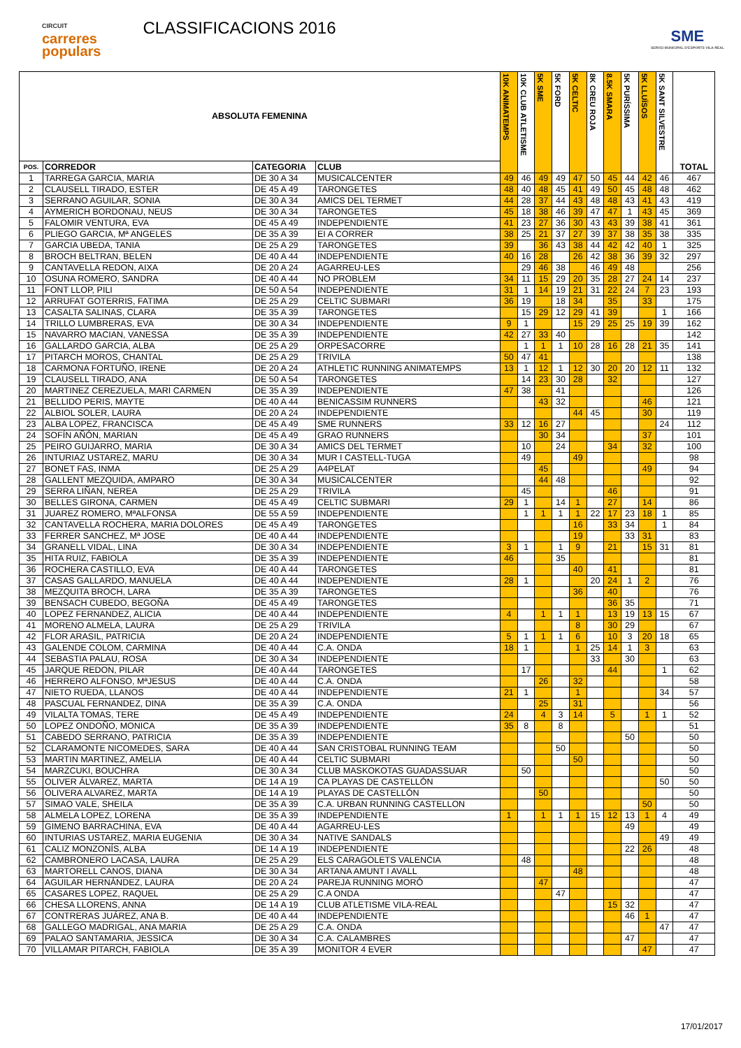CIRCUIT
carreres
populars
CLASSIFICACIONS 2016
SME
SERVEI MUNICIPAL D'ESPORTS VILA-REAL
| ABSOLUTA FEMENINA | | | | 10K ANIMATEMPS | 10K CLUB ATLETISME | 5K SME | 5K FORD | 5K CELTIC | 8K CREU ROJA | 8.5K SMARA | 5K PURÍSSIMA | 5K LLUÏSOS | 5K SANT SILVESTRE | TOTAL |
| --- | --- | --- | --- | --- | --- | --- | --- | --- | --- | --- | --- | --- | --- | --- |
| POS. | CORREDOR | CATEGORIA | CLUB | | | | | | | | | | | |
| 1 | TARREGA GARCIA, MARIA | DE 30 A 34 | MUSICALCENTER | 49 | 46 | 49 | 49 | 47 | 50 | 45 | 44 | 42 | 46 | 467 |
| 2 | CLAUSELL TIRADO, ESTER | DE 45 A 49 | TARONGETES | 48 | 40 | 48 | 45 | 41 | 49 | 50 | 45 | 48 | 48 | 462 |
| 3 | SERRANO AGUILAR, SONIA | DE 30 A 34 | AMICS DEL TERMET | 44 | 28 | 37 | 44 | 43 | 48 | 48 | 43 | 41 | 43 | 419 |
| 4 | AYMERICH BORDONAU, NEUS | DE 30 A 34 | TARONGETES | 45 | 18 | 38 | 46 | 39 | 47 | 47 | 1 | 43 | 45 | 369 |
| 5 | FALOMIR VENTURA, EVA | DE 45 A 49 | INDEPENDIENTE | 41 | 23 | 27 | 36 | 30 | 43 | 43 | 39 | 38 | 41 | 361 |
| 6 | PLIEGO GARCIA, Mª ANGELES | DE 35 A 39 | EI A CORRER | 38 | 25 | 21 | 37 | 27 | 39 | 37 | 38 | 35 | 38 | 335 |
| 7 | GARCIA UBEDA, TANIA | DE 25 A 29 | TARONGETES | 39 | | 36 | 43 | 38 | 44 | 42 | 42 | 40 | 1 | 325 |
| 8 | BROCH BELTRAN, BELEN | DE 40 A 44 | INDEPENDIENTE | 40 | 16 | 28 | | 26 | 42 | 38 | 36 | 39 | 32 | 297 |
| 9 | CANTAVELLA REDON, AIXA | DE 20 A 24 | AGARREU-LES | | 29 | 46 | 38 | | 46 | 49 | 48 | | | 256 |
| 10 | OSUNA ROMERO, SANDRA | DE 40 A 44 | NO PROBLEM | 34 | 11 | 15 | 29 | 20 | 35 | 28 | 27 | 24 | 14 | 237 |
| 11 | FONT LLOP, PILI | DE 50 A 54 | INDEPENDIENTE | 31 | 1 | 14 | 19 | 21 | 31 | 22 | 24 | 7 | 23 | 193 |
| 12 | ARRUFAT GOTERRIS, FATIMA | DE 25 A 29 | CELTIC SUBMARI | 36 | 19 | | 18 | 34 | | 35 | | 33 | | 175 |
| 13 | CASALTA SALINAS, CLARA | DE 35 A 39 | TARONGETES | | 15 | 29 | 12 | 29 | 41 | 39 | | | 1 | 166 |
| 14 | TRILLO LUMBRERAS, EVA | DE 30 A 34 | INDEPENDIENTE | 9 | 1 | | | 15 | 29 | 25 | 25 | 19 | 39 | 162 |
| 15 | NAVARRO MACIAN, VANESSA | DE 35 A 39 | INDEPENDIENTE | 42 | 27 | 33 | 40 | | | | | | | 142 |
| 16 | GALLARDO GARCIA, ALBA | DE 25 A 29 | ORPESACORRE | | 1 | 1 | 1 | 10 | 28 | 16 | 28 | 21 | 35 | 141 |
| 17 | PITARCH MOROS, CHANTAL | DE 25 A 29 | TRIVILA | 50 | 47 | 41 | | | | | | | | 138 |
| 18 | CARMONA FORTUÑO, IRENE | DE 20 A 24 | ATHLETIC RUNNING ANIMATEMPS | 13 | 1 | 12 | 1 | 12 | 30 | 20 | 20 | 12 | 11 | 132 |
| 19 | CLAUSELL TIRADO, ANA | DE 50 A 54 | TARONGETES | | 14 | 23 | 30 | 28 | | 32 | | | | 127 |
| 20 | MARTINEZ CEREZUELA, MARI CARMEN | DE 35 A 39 | INDEPENDIENTE | 47 | 38 | | 41 | | | | | | | 126 |
| 21 | BELLIDO PERIS, MAYTE | DE 40 A 44 | BENICASSIM RUNNERS | | | 43 | 32 | | | | | 46 | | 121 |
| 22 | ALBIOL SOLER, LAURA | DE 20 A 24 | INDEPENDIENTE | | | | | 44 | 45 | | | 30 | | 119 |
| 23 | ALBA LOPEZ, FRANCISCA | DE 45 A 49 | SME RUNNERS | 33 | 12 | 16 | 27 | | | | | | 24 | 112 |
| 24 | SOFÍN AÑÓN, MARIAN | DE 45 A 49 | GRAO RUNNERS | | | 30 | 34 | | | | | 37 | | 101 |
| 25 | PEIRO GUIJARRO, MARIA | DE 30 A 34 | AMICS DEL TERMET | | 10 | | 24 | | | 34 | | 32 | | 100 |
| 26 | INTURIAZ USTAREZ, MARU | DE 30 A 34 | MUR I CASTELL-TUGA | | 49 | | | 49 | | | | | | 98 |
| 27 | BONET FAS, INMA | DE 25 A 29 | A4PELAT | | | 45 | | | | | | 49 | | 94 |
| 28 | GALLENT MEZQUIDA, AMPARO | DE 30 A 34 | MUSICALCENTER | | | 44 | 48 | | | | | | | 92 |
| 29 | SERRA LIÑAN, NEREA | DE 25 A 29 | TRIVILA | | 45 | | | | | 46 | | | | 91 |
| 30 | BELLES GIRONA, CARMEN | DE 45 A 49 | CELTIC SUBMARI | 29 | 1 | | 14 | 1 | | 27 | | 14 | | 86 |
| 31 | JUAREZ ROMERO, MªALFONSA | DE 55 A 59 | INDEPENDIENTE | | 1 | 1 | 1 | 1 | 22 | 17 | 23 | 18 | 1 | 85 |
| 32 | CANTAVELLA ROCHERA, MARIA DOLORES | DE 45 A 49 | TARONGETES | | | | | 16 | | 33 | 34 | | 1 | 84 |
| 33 | FERRER SANCHEZ, Mª JOSE | DE 40 A 44 | INDEPENDIENTE | | | | | 19 | | | 33 | 31 | | 83 |
| 34 | GRANELL VIDAL, LINA | DE 30 A 34 | INDEPENDIENTE | 3 | 1 | | 1 | 9 | | 21 | | 15 | 31 | 81 |
| 35 | HITA RUIZ, FABIOLA | DE 35 A 39 | INDEPENDIENTE | 46 | | | 35 | | | | | | | 81 |
| 36 | ROCHERA CASTILLO, EVA | DE 40 A 44 | TARONGETES | | | | | 40 | | 41 | | | | 81 |
| 37 | CASAS GALLARDO, MANUELA | DE 40 A 44 | INDEPENDIENTE | 28 | 1 | | | | 20 | 24 | 1 | 2 | | 76 |
| 38 | MEZQUITA BROCH, LARA | DE 35 A 39 | TARONGETES | | | | | 36 | | 40 | | | | 76 |
| 39 | BENSACH CUBEDO, BEGOÑA | DE 45 A 49 | TARONGETES | | | | | | | 36 | 35 | | | 71 |
| 40 | LOPEZ FERNANDEZ, ALICIA | DE 40 A 44 | INDEPENDIENTE | 4 | | 1 | 1 | 1 | | 13 | 19 | 13 | 15 | 67 |
| 41 | MORENO ALMELA, LAURA | DE 25 A 29 | TRIVILA | | | | | 8 | | 30 | 29 | | | 67 |
| 42 | FLOR ARASIL, PATRICIA | DE 20 A 24 | INDEPENDIENTE | 5 | 1 | 1 | 1 | 6 | | 10 | 3 | 20 | 18 | 65 |
| 43 | GALENDE COLOM, CARMINA | DE 40 A 44 | C.A. ONDA | 18 | 1 | | | 1 | 25 | 14 | 1 | 3 | | 63 |
| 44 | SEBASTIA PALAU, ROSA | DE 30 A 34 | INDEPENDIENTE | | | | | | 33 | | 30 | | | 63 |
| 45 | JARQUE REDON, PILAR | DE 40 A 44 | TARONGETES | | 17 | | | | | 44 | | | 1 | 62 |
| 46 | HERRERO ALFONSO, MªJESUS | DE 40 A 44 | C.A. ONDA | | | 26 | | 32 | | | | | | 58 |
| 47 | NIETO RUEDA, LLANOS | DE 40 A 44 | INDEPENDIENTE | 21 | 1 | | | 1 | | | | | 34 | 57 |
| 48 | PASCUAL FERNANDEZ, DINA | DE 35 A 39 | C.A. ONDA | | | 25 | | 31 | | | | | | 56 |
| 49 | VILALTA TOMAS, TERE | DE 45 A 49 | INDEPENDIENTE | 24 | | 4 | 3 | 14 | | 5 | | 1 | 1 | 52 |
| 50 | LOPEZ ONDOÑO, MONICA | DE 35 A 39 | INDEPENDIENTE | 35 | 8 | | 8 | | | | | | | 51 |
| 51 | CABEDO SERRANO, PATRICIA | DE 35 A 39 | INDEPENDIENTE | | | | | | | | 50 | | | 50 |
| 52 | CLARAMONTE NICOMEDES, SARA | DE 40 A 44 | SAN CRISTOBAL RUNNING TEAM | | | | 50 | | | | | | | 50 |
| 53 | MARTIN MARTINEZ, AMELIA | DE 40 A 44 | CELTIC SUBMARI | | | | | 50 | | | | | | 50 |
| 54 | MARZCUKI, BOUCHRA | DE 30 A 34 | CLUB MASKOKOTAS GUADASSUAR | | 50 | | | | | | | | | 50 |
| 55 | OLIVER ÁLVAREZ, MARTA | DE 14 A 19 | CA PLAYAS DE CASTELLÓN | | | | | | | | | | 50 | 50 |
| 56 | OLIVERA ALVAREZ, MARTA | DE 14 A 19 | PLAYAS DE CASTELLÓN | | | 50 | | | | | | | | 50 |
| 57 | SIMAO VALE, SHEILA | DE 35 A 39 | C.A. URBAN RUNNING CASTELLON | | | | | | | | | 50 | | 50 |
| 58 | ALMELA LOPEZ, LORENA | DE 35 A 39 | INDEPENDIENTE | 1 | | 1 | 1 | 1 | 15 | 12 | 13 | 1 | 4 | 49 |
| 59 | GIMENO BARRACHINA, EVA | DE 40 A 44 | AGARREU-LES | | | | | | | | 49 | | | 49 |
| 60 | INTURIAS USTAREZ, MARIA EUGENIA | DE 30 A 34 | NATIVE SANDALS | | | | | | | | | | 49 | 49 |
| 61 | CALIZ MONZONÍS, ALBA | DE 14 A 19 | INDEPENDIENTE | | | | | | | | 22 | 26 | | 48 |
| 62 | CAMBRONERO LACASA, LAURA | DE 25 A 29 | ELS CARAGOLETS VALENCIA | | 48 | | | | | | | | | 48 |
| 63 | MARTORELL CANOS, DIANA | DE 30 A 34 | ARTANA AMUNT I AVALL | | | | | 48 | | | | | | 48 |
| 64 | AGUILAR HERNÁNDEZ, LAURA | DE 20 A 24 | PAREJA RUNNING MORÓ | | | 47 | | | | | | | | 47 |
| 65 | CASARES LOPEZ, RAQUEL | DE 25 A 29 | C.A ONDA | | | | 47 | | | | | | | 47 |
| 66 | CHESA LLORENS, ANNA | DE 14 A 19 | CLUB ATLETISME VILA-REAL | | | | | | | 15 | 32 | | | 47 |
| 67 | CONTRERAS JUÁREZ, ANA B. | DE 40 A 44 | INDEPENDIENTE | | | | | | | | 46 | 1 | | 47 |
| 68 | GALLEGO MADRIGAL, ANA MARIA | DE 25 A 29 | C.A. ONDA | | | | | | | | | | 47 | 47 |
| 69 | PALAO SANTAMARIA, JESSICA | DE 30 A 34 | C.A. CALAMBRES | | | | | | | | 47 | | | 47 |
| 70 | VILLAMAR PITARCH, FABIOLA | DE 35 A 39 | MONITOR 4 EVER | | | | | | | | | 47 | | 47 |
17/01/2017